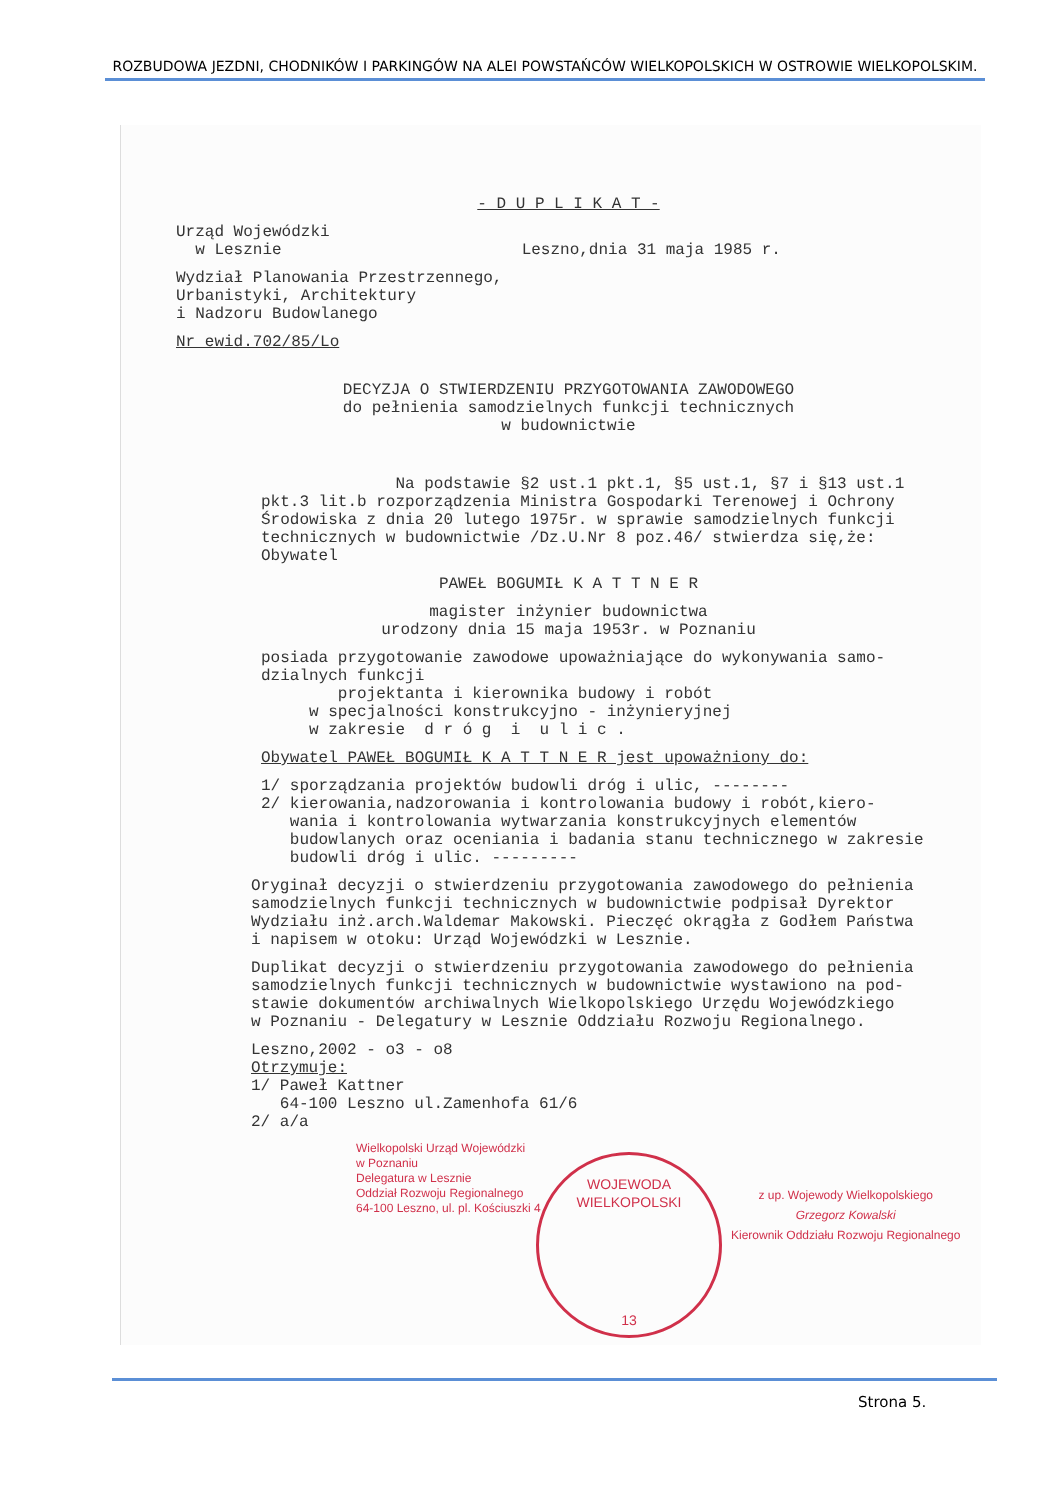ROZBUDOWA JEZDNI, CHODNIKÓW I PARKINGÓW NA ALEI POWSTAŃCÓW WIELKOPOLSKICH W OSTROWIE WIELKOPOLSKIM.
- D U P L I K A T -
Urząd Wojewódzki w Lesznie Leszno,dnia 31 maja 1985 r.
Wydział Planowania Przestrzennego, Urbanistyki, Architektury i Nadzoru Budowlanego
Nr ewid.702/85/Lo
DECYZJA O STWIERDZENIU PRZYGOTOWANIA ZAWODOWEGO do pełnienia samodzielnych funkcji technicznych w budownictwie
Na podstawie §2 ust.1 pkt.1, §5 ust.1, §7 i §13 ust.1 pkt.3 lit.b rozporządzenia Ministra Gospodarki Terenowej i Ochrony Środowiska z dnia 20 lutego 1975r. w sprawie samodzielnych funkcji technicznych w budownictwie /Dz.U.Nr 8 poz.46/ stwierdza się,że: Obywatel
PAWEŁ BOGUMIŁ K A T T N E R
magister inżynier budownictwa urodzony dnia 15 maja 1953r. w Poznaniu
posiada przygotowanie zawodowe upoważniające do wykonywania samo- dzialnych funkcji projektanta i kierownika budowy i robót w specjalności konstrukcyjno - inżynieryjnej w zakresie d r ó g i u l i c .
Obywatel PAWEŁ BOGUMIŁ K A T T N E R jest upoważniony do:
1/ sporządzania projektów budowli dróg i ulic, -------- 2/ kierowania,nadzorowania i kontrolowania budowy i robót,kiero- wania i kontrolowania wytwarzania konstrukcyjnych elementów budowlanych oraz oceniania i badania stanu technicznego w zakresie budowli dróg i ulic. ---------
Oryginał decyzji o stwierdzeniu przygotowania zawodowego do pełnienia samodzielnych funkcji technicznych w budownictwie podpisał Dyrektor Wydziału inż.arch.Waldemar Makowski. Pieczęć okrągła z Godłem Państwa i napisem w otoku: Urząd Wojewódzki w Lesznie.
Duplikat decyzji o stwierdzeniu przygotowania zawodowego do pełnienia samodzielnych funkcji technicznych w budownictwie wystawiono na pod- stawie dokumentów archiwalnych Wielkopolskiego Urzędu Wojewódzkiego w Poznaniu - Delegatury w Lesznie Oddziału Rozwoju Regionalnego.
Leszno,2002 - o3 - o8 Otrzymuje: 1/ Paweł Kattner 64-100 Leszno ul.Zamenhofa 61/6 2/ a/a
Wielkopolski Urząd Wojewódzki
w Poznaniu
Delegatura w Lesznie
Oddział Rozwoju Regionalnego
64-100 Leszno, ul. pl. Kościuszki 4
WOJEWODA WIELKOPOLSKI
13
z up. Wojewody Wielkopolskiego
Grzegorz Kowalski
Kierownik Oddziału Rozwoju Regionalnego
Strona 5.